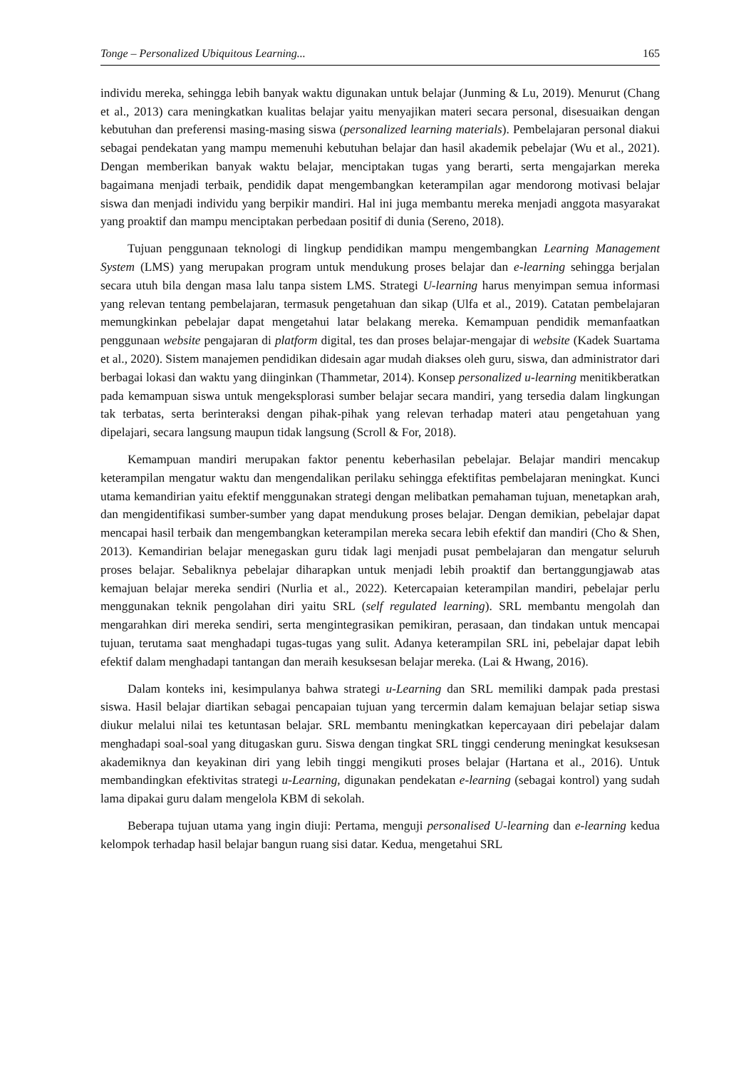Tonge – Personalized Ubiquitous Learning... 165
individu mereka, sehingga lebih banyak waktu digunakan untuk belajar (Junming & Lu, 2019). Menurut (Chang et al., 2013) cara meningkatkan kualitas belajar yaitu menyajikan materi secara personal, disesuaikan dengan kebutuhan dan preferensi masing-masing siswa (personalized learning materials). Pembelajaran personal diakui sebagai pendekatan yang mampu memenuhi kebutuhan belajar dan hasil akademik pebelajar (Wu et al., 2021). Dengan memberikan banyak waktu belajar, menciptakan tugas yang berarti, serta mengajarkan mereka bagaimana menjadi terbaik, pendidik dapat mengembangkan keterampilan agar mendorong motivasi belajar siswa dan menjadi individu yang berpikir mandiri. Hal ini juga membantu mereka menjadi anggota masyarakat yang proaktif dan mampu menciptakan perbedaan positif di dunia (Sereno, 2018).
Tujuan penggunaan teknologi di lingkup pendidikan mampu mengembangkan Learning Management System (LMS) yang merupakan program untuk mendukung proses belajar dan e-learning sehingga berjalan secara utuh bila dengan masa lalu tanpa sistem LMS. Strategi U-learning harus menyimpan semua informasi yang relevan tentang pembelajaran, termasuk pengetahuan dan sikap (Ulfa et al., 2019). Catatan pembelajaran memungkinkan pebelajar dapat mengetahui latar belakang mereka. Kemampuan pendidik memanfaatkan penggunaan website pengajaran di platform digital, tes dan proses belajar-mengajar di website (Kadek Suartama et al., 2020). Sistem manajemen pendidikan didesain agar mudah diakses oleh guru, siswa, dan administrator dari berbagai lokasi dan waktu yang diinginkan (Thammetar, 2014). Konsep personalized u-learning menitikberatkan pada kemampuan siswa untuk mengeksplorasi sumber belajar secara mandiri, yang tersedia dalam lingkungan tak terbatas, serta berinteraksi dengan pihak-pihak yang relevan terhadap materi atau pengetahuan yang dipelajari, secara langsung maupun tidak langsung (Scroll & For, 2018).
Kemampuan mandiri merupakan faktor penentu keberhasilan pebelajar. Belajar mandiri mencakup keterampilan mengatur waktu dan mengendalikan perilaku sehingga efektifitas pembelajaran meningkat. Kunci utama kemandirian yaitu efektif menggunakan strategi dengan melibatkan pemahaman tujuan, menetapkan arah, dan mengidentifikasi sumber-sumber yang dapat mendukung proses belajar. Dengan demikian, pebelajar dapat mencapai hasil terbaik dan mengembangkan keterampilan mereka secara lebih efektif dan mandiri (Cho & Shen, 2013). Kemandirian belajar menegaskan guru tidak lagi menjadi pusat pembelajaran dan mengatur seluruh proses belajar. Sebaliknya pebelajar diharapkan untuk menjadi lebih proaktif dan bertanggungjawab atas kemajuan belajar mereka sendiri (Nurlia et al., 2022). Ketercapaian keterampilan mandiri, pebelajar perlu menggunakan teknik pengolahan diri yaitu SRL (self regulated learning). SRL membantu mengolah dan mengarahkan diri mereka sendiri, serta mengintegrasikan pemikiran, perasaan, dan tindakan untuk mencapai tujuan, terutama saat menghadapi tugas-tugas yang sulit. Adanya keterampilan SRL ini, pebelajar dapat lebih efektif dalam menghadapi tantangan dan meraih kesuksesan belajar mereka. (Lai & Hwang, 2016).
Dalam konteks ini, kesimpulanya bahwa strategi u-Learning dan SRL memiliki dampak pada prestasi siswa. Hasil belajar diartikan sebagai pencapaian tujuan yang tercermin dalam kemajuan belajar setiap siswa diukur melalui nilai tes ketuntasan belajar. SRL membantu meningkatkan kepercayaan diri pebelajar dalam menghadapi soal-soal yang ditugaskan guru. Siswa dengan tingkat SRL tinggi cenderung meningkat kesuksesan akademiknya dan keyakinan diri yang lebih tinggi mengikuti proses belajar (Hartana et al., 2016). Untuk membandingkan efektivitas strategi u-Learning, digunakan pendekatan e-learning (sebagai kontrol) yang sudah lama dipakai guru dalam mengelola KBM di sekolah.
Beberapa tujuan utama yang ingin diuji: Pertama, menguji personalised U-learning dan e-learning kedua kelompok terhadap hasil belajar bangun ruang sisi datar. Kedua, mengetahui SRL